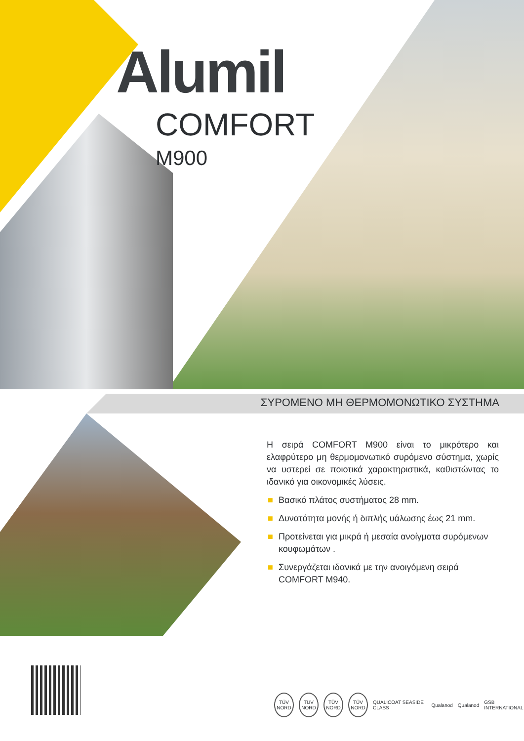Alumil
COMFORT
M900
ΣΥΡΟΜΕΝΟ ΜΗ ΘΕΡΜΟΜΟΝΩΤΙΚΟ ΣΥΣΤΗΜΑ
Η σειρά COMFORT M900 είναι το μικρότερο και ελαφρύτερο μη θερμομονωτικό συρόμενο σύστημα, χωρίς να υστερεί σε ποιοτικά χαρακτηριστικά, καθιστώντας το ιδανικό για οικονομικές λύσεις.
■ Βασικό πλάτος συστήματος 28 mm.
■ Δυνατότητα μονής ή διπλής υάλωσης έως 21 mm.
■ Προτείνεται για μικρά ή μεσαία ανοίγματα συρόμενων κουφωμάτων .
■ Συνεργάζεται ιδανικά με την ανοιγόμενη σειρά COMFORT M940.
TÜV NORD
TÜV NORD
TÜV NORD
TÜV NORD
QUALICOAT SEASIDE CLASS Qualanod Qualanod GSB INTERNATIONAL